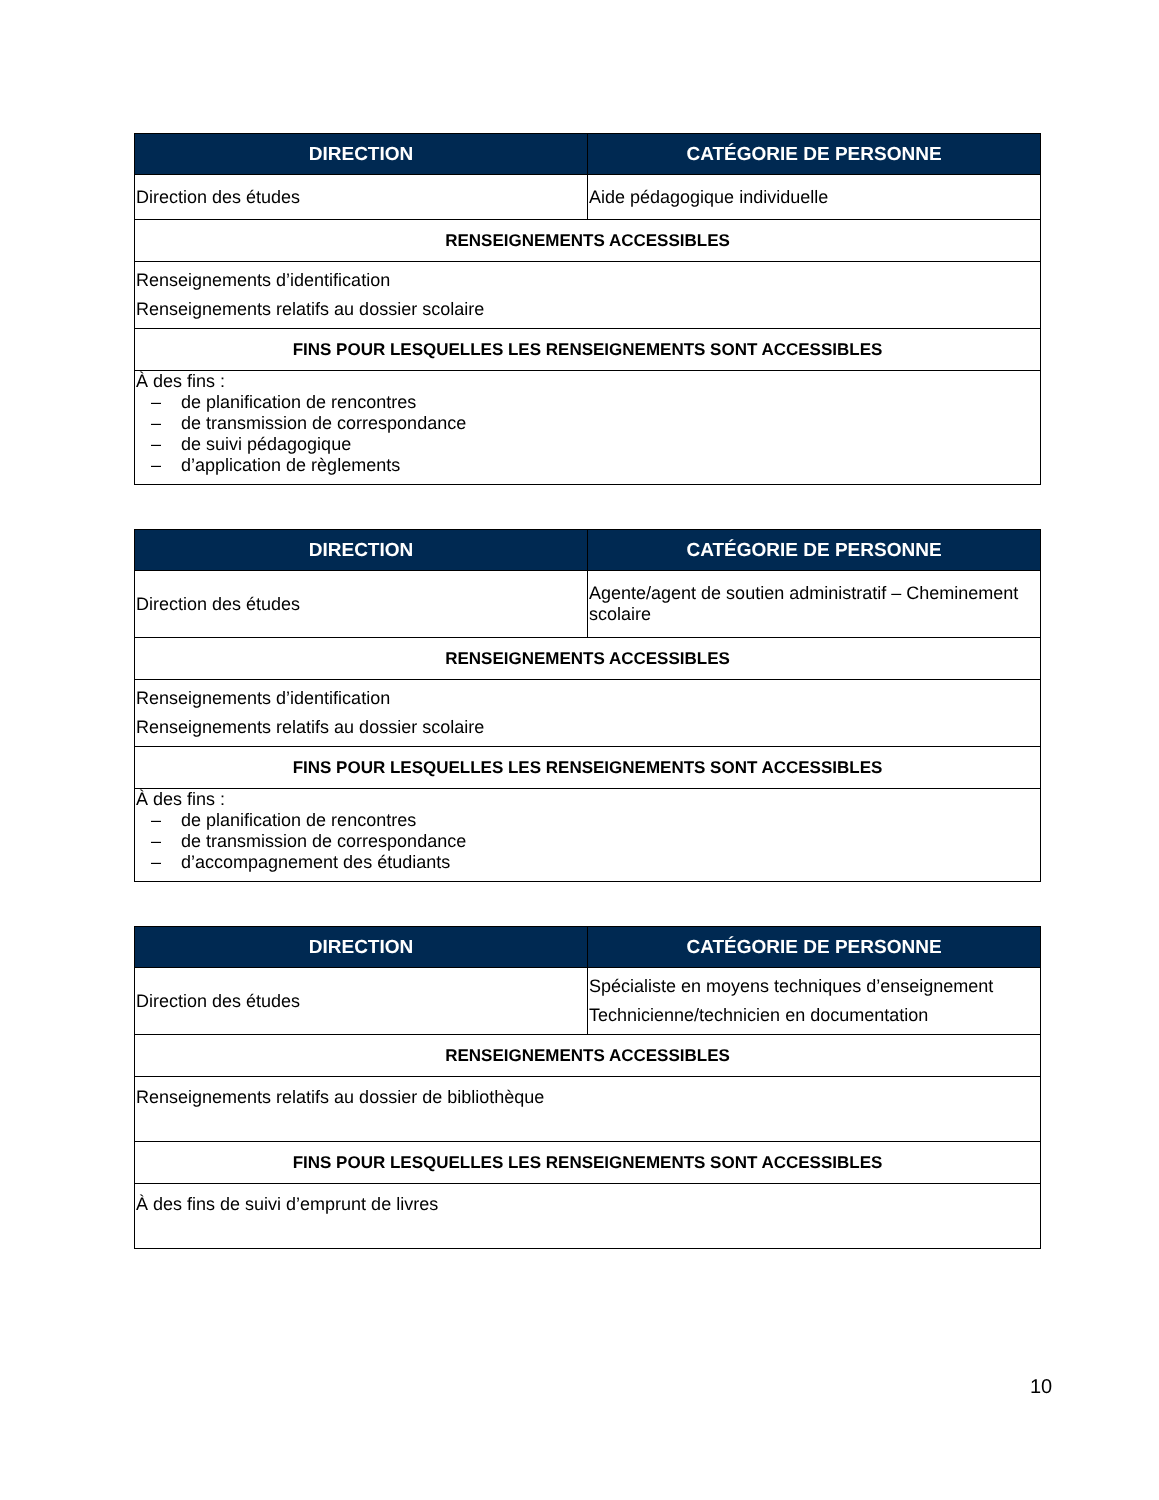| DIRECTION | CATÉGORIE DE PERSONNE |
| --- | --- |
| Direction des études | Aide pédagogique individuelle |
| RENSEIGNEMENTS ACCESSIBLES | |
| Renseignements d’identification Renseignements relatifs au dossier scolaire | |
| FINS POUR LESQUELLES LES RENSEIGNEMENTS SONT ACCESSIBLES | |
| À des fins : – de planification de rencontres – de transmission de correspondance – de suivi pédagogique – d’application de règlements | |
| DIRECTION | CATÉGORIE DE PERSONNE |
| --- | --- |
| Direction des études | Agente/agent de soutien administratif – Cheminement scolaire |
| RENSEIGNEMENTS ACCESSIBLES | |
| Renseignements d’identification Renseignements relatifs au dossier scolaire | |
| FINS POUR LESQUELLES LES RENSEIGNEMENTS SONT ACCESSIBLES | |
| À des fins : – de planification de rencontres – de transmission de correspondance – d’accompagnement des étudiants | |
| DIRECTION | CATÉGORIE DE PERSONNE |
| --- | --- |
| Direction des études | Spécialiste en moyens techniques d’enseignement Technicienne/technicien en documentation |
| RENSEIGNEMENTS ACCESSIBLES | |
| Renseignements relatifs au dossier de bibliothèque | |
| FINS POUR LESQUELLES LES RENSEIGNEMENTS SONT ACCESSIBLES | |
| À des fins de suivi d’emprunt de livres | |
10